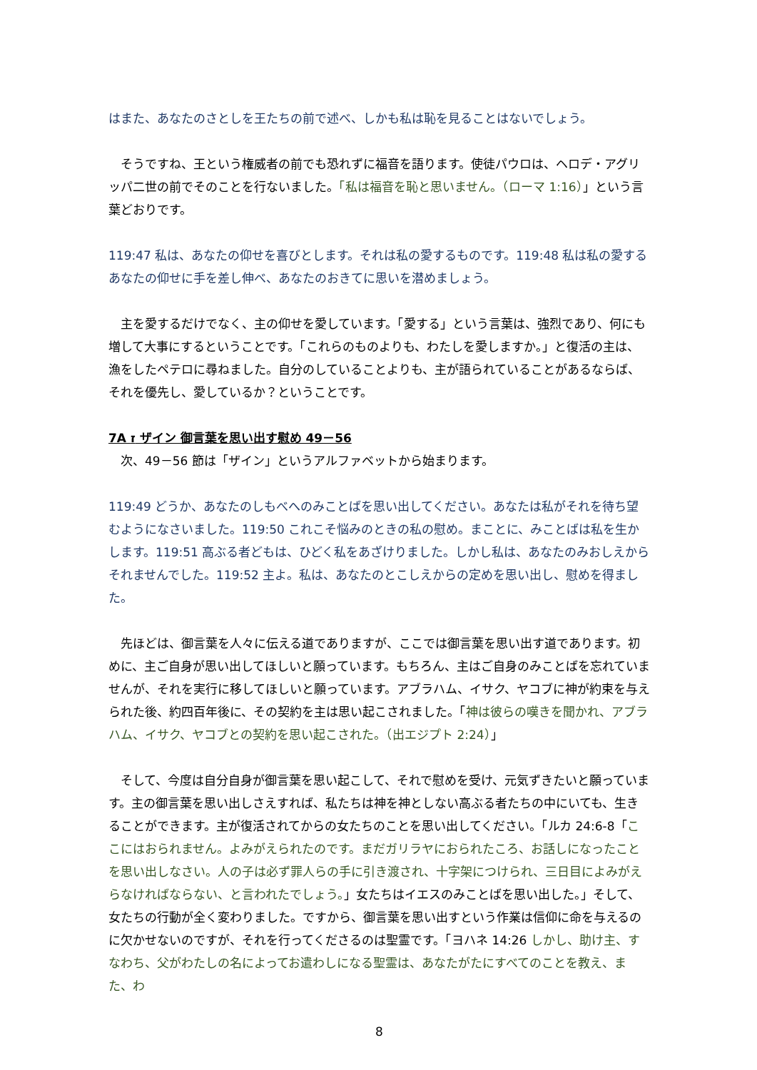はまた、あなたのさとしを王たちの前で述べ、しかも私は恥を見ることはないでしょう。
　そうですね、王という権威者の前でも恐れずに福音を語ります。使徒パウロは、ヘロデ・アグリッパ二世の前でそのことを行ないました。「私は福音を恥と思いません。（ローマ 1:16）」という言葉どおりです。
119:47 私は、あなたの仰せを喜びとします。それは私の愛するものです。119:48 私は私の愛するあなたの仰せに手を差し伸べ、あなたのおきてに思いを潜めましょう。
　主を愛するだけでなく、主の仰せを愛しています。「愛する」という言葉は、強烈であり、何にも増して大事にするということです。「これらのものよりも、わたしを愛しますか。」と復活の主は、漁をしたペテロに尋ねました。自分のしていることよりも、主が語られていることがあるならば、それを優先し、愛しているか？ということです。
7A ז ザイン 御言葉を思い出す慰め 49－56
　次、49－56 節は「ザイン」というアルファベットから始まります。
119:49 どうか、あなたのしもべへのみことばを思い出してください。あなたは私がそれを待ち望むようになさいました。119:50 これこそ悩みのときの私の慰め。まことに、みことばは私を生かします。119:51 高ぶる者どもは、ひどく私をあざけりました。しかし私は、あなたのみおしえからそれませんでした。119:52 主よ。私は、あなたのとこしえからの定めを思い出し、慰めを得ました。
　先ほどは、御言葉を人々に伝える道でありますが、ここでは御言葉を思い出す道であります。初めに、主ご自身が思い出してほしいと願っています。もちろん、主はご自身のみことばを忘れていませんが、それを実行に移してほしいと願っています。アブラハム、イサク、ヤコブに神が約束を与えられた後、約四百年後に、その契約を主は思い起こされました。「神は彼らの嘆きを聞かれ、アブラハム、イサク、ヤコブとの契約を思い起こされた。（出エジプト 2:24）」
　そして、今度は自分自身が御言葉を思い起こして、それで慰めを受け、元気ずきたいと願っています。主の御言葉を思い出しさえすれば、私たちは神を神としない高ぶる者たちの中にいても、生きることができます。主が復活されてからの女たちのことを思い出してください。「ルカ 24:6-8「ここにはおられません。よみがえられたのです。まだガリラヤにおられたころ、お話しになったことを思い出しなさい。人の子は必ず罪人らの手に引き渡され、十字架につけられ、三日目によみがえらなければならない、と言われたでしょう。」女たちはイエスのみことばを思い出した。」そして、女たちの行動が全く変わりました。ですから、御言葉を思い出すという作業は信仰に命を与えるのに欠かせないのですが、それを行ってくださるのは聖霊です。「ヨハネ 14:26 しかし、助け主、すなわち、父がわたしの名によってお遣わしになる聖霊は、あなたがたにすべてのことを教え、また、わ
8